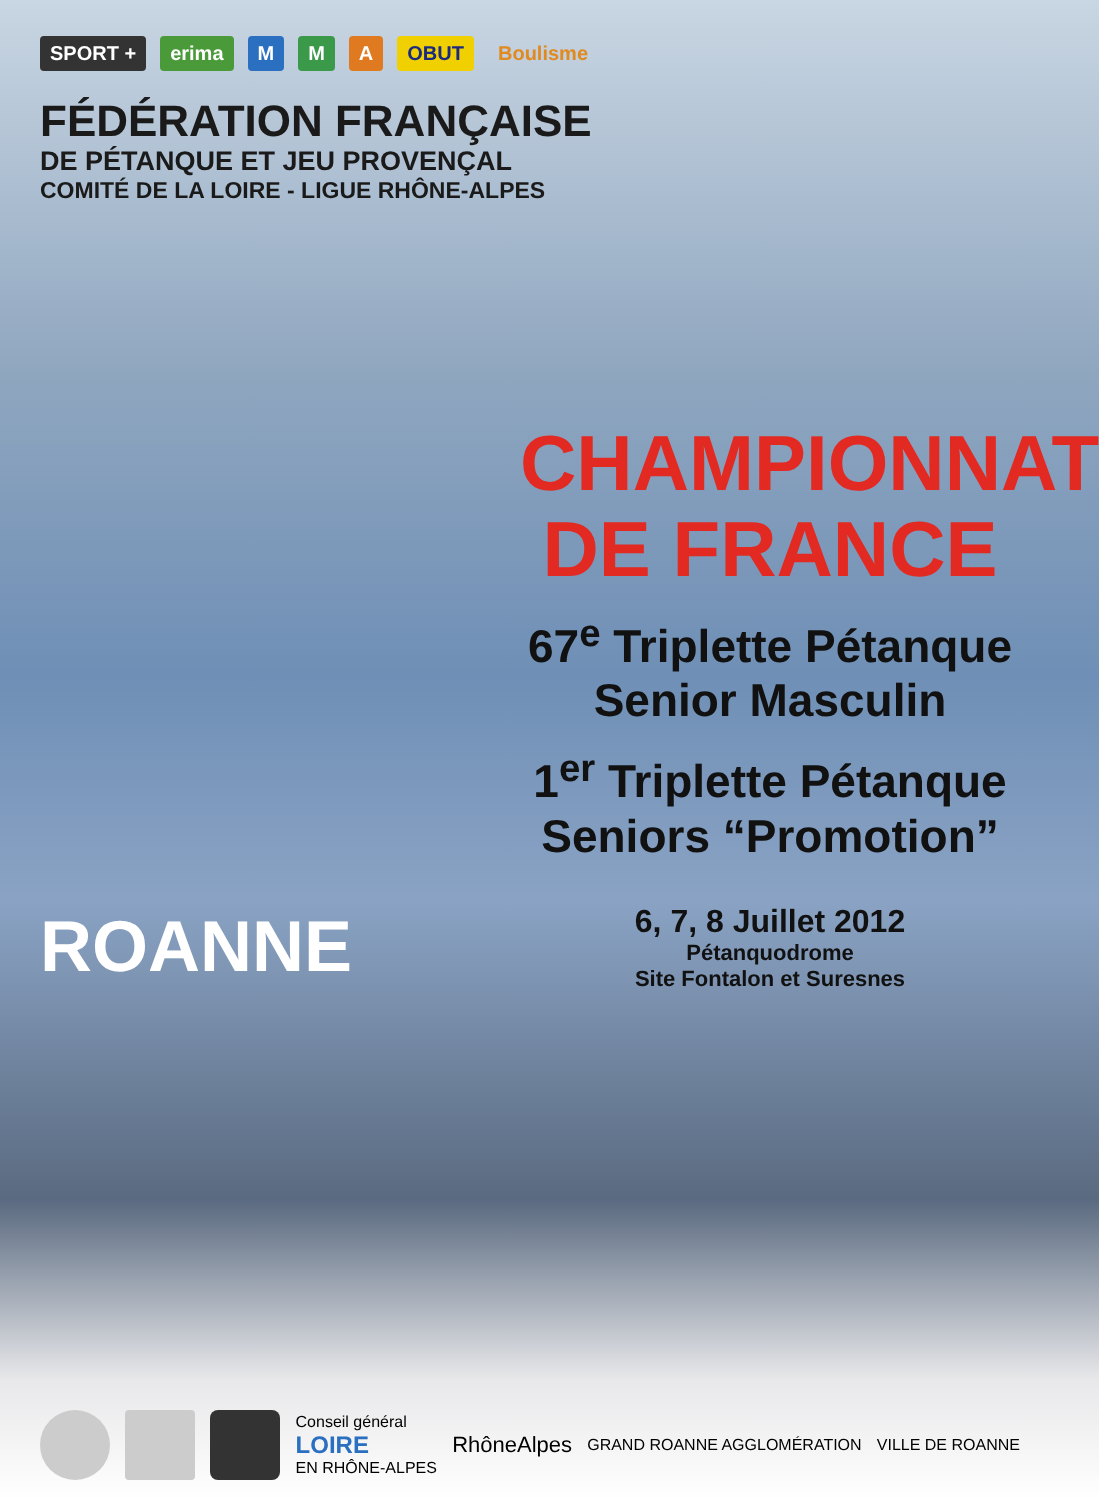SPORT + erima M M A OBUT Boulisme
FÉDÉRATION FRANÇAISE
DE PÉTANQUE ET JEU PROVENÇAL
COMITÉ DE LA LOIRE - LIGUE RHÔNE-ALPES
CHAMPIONNAT
DE FRANCE
67<sup>e</sup> Triplette Pétanque
Senior Masculin
1<sup>er</sup> Triplette Pétanque
Seniors “Promotion”
6, 7, 8 Juillet 2012
Pétanquodrome
Site Fontalon et Suresnes
ROANNE
Conseil général
LOIRE
EN RHÔNE-ALPES RhôneAlpes GRAND ROANNE AGGLOMÉRATION VILLE DE ROANNE